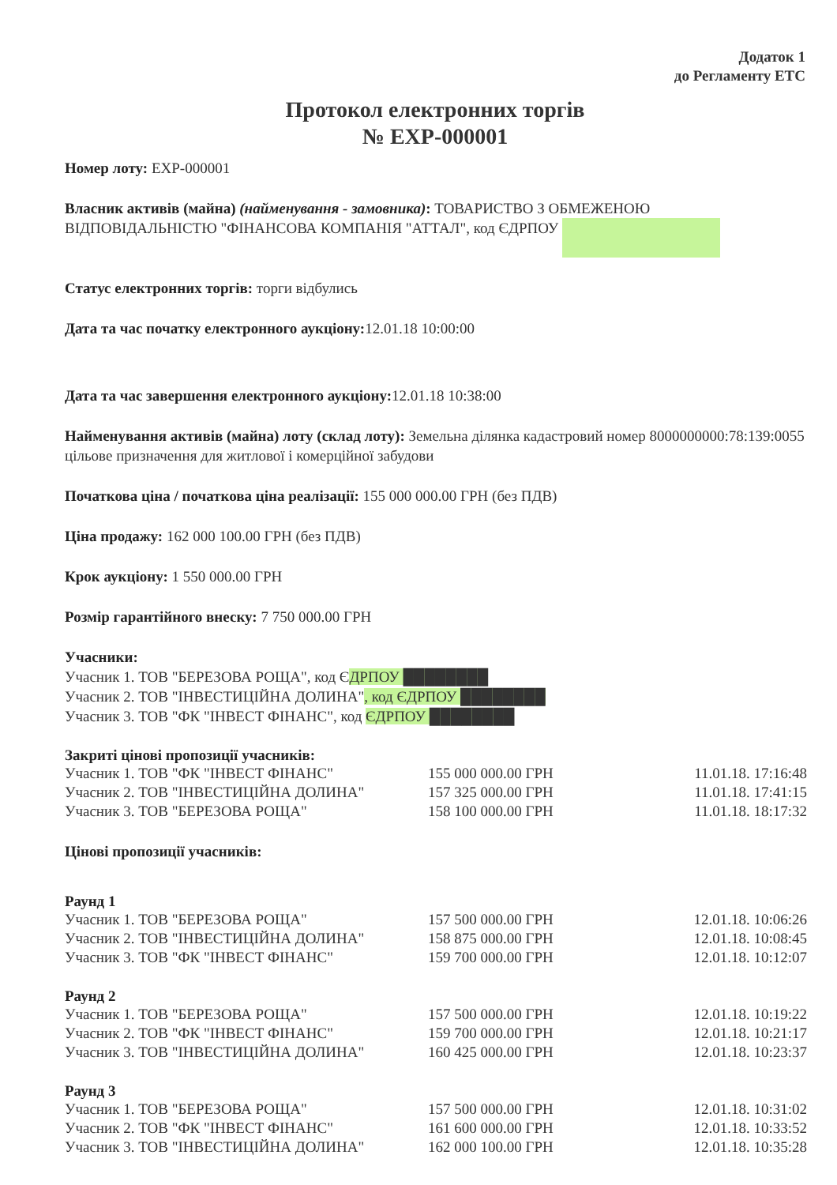Додаток 1
до Регламенту ЕТС
Протокол електронних торгів
№ EXP-000001
Номер лоту: EXP-000001
Власник активів (майна) (найменування - замовника): ТОВАРИСТВО З ОБМЕЖЕНОЮ ВІДПОВІДАЛЬНІСТЮ "ФІНАНСОВА КОМПАНІЯ "АТТАЛ", код ЄДРПОУ
Статус електронних торгів: торги відбулись
Дата та час початку електронного аукціону: 12.01.18 10:00:00
Дата та час завершення електронного аукціону: 12.01.18 10:38:00
Найменування активів (майна) лоту (склад лоту): Земельна ділянка кадастровий номер 8000000000:78:139:0055 цільове призначення для житлової і комерційної забудови
Початкова ціна / початкова ціна реалізації: 155 000 000.00 ГРН (без ПДВ)
Ціна продажу: 162 000 100.00 ГРН (без ПДВ)
Крок аукціону: 1 550 000.00 ГРН
Розмір гарантійного внеску: 7 750 000.00 ГРН
Учасники:
Учасник 1. ТОВ "БЕРЕЗОВА РОЩА", код ЄДРПОУ ████████
Учасник 2. ТОВ "ІНВЕСТИЦІЙНА ДОЛИНА", код ЄДРПОУ ████████
Учасник 3. ТОВ "ФК "ІНВЕСТ ФІНАНС", код ЄДРПОУ ████████
Закриті цінові пропозиції учасників:
| Учасник 1. ТОВ "ФК "ІНВЕСТ ФІНАНС" | 155 000 000.00 ГРН | 11.01.18. 17:16:48 |
| Учасник 2. ТОВ "ІНВЕСТИЦІЙНА ДОЛИНА" | 157 325 000.00 ГРН | 11.01.18. 17:41:15 |
| Учасник 3. ТОВ "БЕРЕЗОВА РОЩА" | 158 100 000.00 ГРН | 11.01.18. 18:17:32 |
Цінові пропозиції учасників:
Раунд 1
| Учасник 1. ТОВ "БЕРЕЗОВА РОЩА" | 157 500 000.00 ГРН | 12.01.18. 10:06:26 |
| Учасник 2. ТОВ "ІНВЕСТИЦІЙНА ДОЛИНА" | 158 875 000.00 ГРН | 12.01.18. 10:08:45 |
| Учасник 3. ТОВ "ФК "ІНВЕСТ ФІНАНС" | 159 700 000.00 ГРН | 12.01.18. 10:12:07 |
Раунд 2
| Учасник 1. ТОВ "БЕРЕЗОВА РОЩА" | 157 500 000.00 ГРН | 12.01.18. 10:19:22 |
| Учасник 2. ТОВ "ФК "ІНВЕСТ ФІНАНС" | 159 700 000.00 ГРН | 12.01.18. 10:21:17 |
| Учасник 3. ТОВ "ІНВЕСТИЦІЙНА ДОЛИНА" | 160 425 000.00 ГРН | 12.01.18. 10:23:37 |
Раунд 3
| Учасник 1. ТОВ "БЕРЕЗОВА РОЩА" | 157 500 000.00 ГРН | 12.01.18. 10:31:02 |
| Учасник 2. ТОВ "ФК "ІНВЕСТ ФІНАНС" | 161 600 000.00 ГРН | 12.01.18. 10:33:52 |
| Учасник 3. ТОВ "ІНВЕСТИЦІЙНА ДОЛИНА" | 162 000 100.00 ГРН | 12.01.18. 10:35:28 |